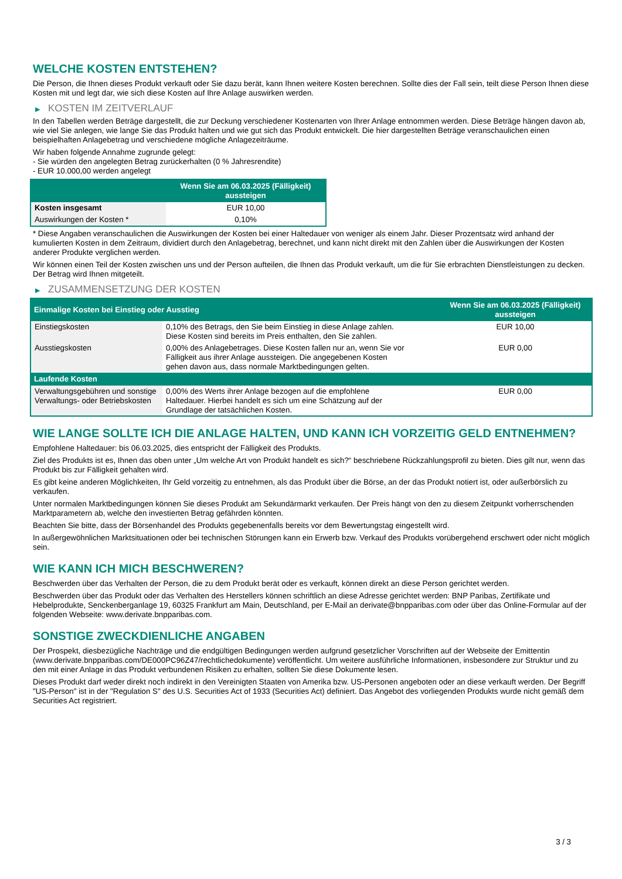WELCHE KOSTEN ENTSTEHEN?
Die Person, die Ihnen dieses Produkt verkauft oder Sie dazu berät, kann Ihnen weitere Kosten berechnen. Sollte dies der Fall sein, teilt diese Person Ihnen diese Kosten mit und legt dar, wie sich diese Kosten auf Ihre Anlage auswirken werden.
▶ KOSTEN IM ZEITVERLAUF
In den Tabellen werden Beträge dargestellt, die zur Deckung verschiedener Kostenarten von Ihrer Anlage entnommen werden. Diese Beträge hängen davon ab, wie viel Sie anlegen, wie lange Sie das Produkt halten und wie gut sich das Produkt entwickelt. Die hier dargestellten Beträge veranschaulichen einen beispielhaften Anlagebetrag und verschiedene mögliche Anlagezeiträume.
Wir haben folgende Annahme zugrunde gelegt:
- Sie würden den angelegten Betrag zurückerhalten (0 % Jahresrendite)
- EUR 10.000,00 werden angelegt
| | Wenn Sie am 06.03.2025 (Fälligkeit) aussteigen |
| --- | --- |
| Kosten insgesamt | EUR 10,00 |
| Auswirkungen der Kosten * | 0,10% |
* Diese Angaben veranschaulichen die Auswirkungen der Kosten bei einer Haltedauer von weniger als einem Jahr. Dieser Prozentsatz wird anhand der kumulierten Kosten in dem Zeitraum, dividiert durch den Anlagebetrag, berechnet, und kann nicht direkt mit den Zahlen über die Auswirkungen der Kosten anderer Produkte verglichen werden.
Wir können einen Teil der Kosten zwischen uns und der Person aufteilen, die Ihnen das Produkt verkauft, um die für Sie erbrachten Dienstleistungen zu decken. Der Betrag wird Ihnen mitgeteilt.
▶ ZUSAMMENSETZUNG DER KOSTEN
| Einmalige Kosten bei Einstieg oder Ausstieg | | Wenn Sie am 06.03.2025 (Fälligkeit) aussteigen |
| --- | --- | --- |
| Einstiegskosten | 0,10% des Betrags, den Sie beim Einstieg in diese Anlage zahlen. Diese Kosten sind bereits im Preis enthalten, den Sie zahlen. | EUR 10,00 |
| Ausstiegskosten | 0,00% des Anlagebetrages. Diese Kosten fallen nur an, wenn Sie vor Fälligkeit aus ihrer Anlage aussteigen. Die angegebenen Kosten gehen davon aus, dass normale Marktbedingungen gelten. | EUR 0,00 |
| Laufende Kosten | | |
| Verwaltungsgebühren und sonstige Verwaltungs- oder Betriebskosten | 0,00% des Werts ihrer Anlage bezogen auf die empfohlene Haltedauer. Hierbei handelt es sich um eine Schätzung auf der Grundlage der tatsächlichen Kosten. | EUR 0,00 |
WIE LANGE SOLLTE ICH DIE ANLAGE HALTEN, UND KANN ICH VORZEITIG GELD ENTNEHMEN?
Empfohlene Haltedauer: bis 06.03.2025, dies entspricht der Fälligkeit des Produkts.
Ziel des Produkts ist es, Ihnen das oben unter „Um welche Art von Produkt handelt es sich?“ beschriebene Rückzahlungsprofil zu bieten. Dies gilt nur, wenn das Produkt bis zur Fälligkeit gehalten wird.
Es gibt keine anderen Möglichkeiten, Ihr Geld vorzeitig zu entnehmen, als das Produkt über die Börse, an der das Produkt notiert ist, oder außerbörslich zu verkaufen.
Unter normalen Marktbedingungen können Sie dieses Produkt am Sekundärmarkt verkaufen. Der Preis hängt von den zu diesem Zeitpunkt vorherrschenden Marktparametern ab, welche den investierten Betrag gefährden könnten.
Beachten Sie bitte, dass der Börsenhandel des Produkts gegebenenfalls bereits vor dem Bewertungstag eingestellt wird.
In außergewöhnlichen Marktsituationen oder bei technischen Störungen kann ein Erwerb bzw. Verkauf des Produkts vorübergehend erschwert oder nicht möglich sein.
WIE KANN ICH MICH BESCHWEREN?
Beschwerden über das Verhalten der Person, die zu dem Produkt berät oder es verkauft, können direkt an diese Person gerichtet werden.
Beschwerden über das Produkt oder das Verhalten des Herstellers können schriftlich an diese Adresse gerichtet werden: BNP Paribas, Zertifikate und Hebelprodukte, Senckenberganlage 19, 60325 Frankfurt am Main, Deutschland, per E-Mail an derivate@bnpparibas.com oder über das Online-Formular auf der folgenden Webseite: www.derivate.bnpparibas.com.
SONSTIGE ZWECKDIENLICHE ANGABEN
Der Prospekt, diesbezügliche Nachträge und die endgültigen Bedingungen werden aufgrund gesetzlicher Vorschriften auf der Webseite der Emittentin (www.derivate.bnpparibas.com/DE000PC96Z47/rechtlichedokumente) veröffentlicht. Um weitere ausführliche Informationen, insbesondere zur Struktur und zu den mit einer Anlage in das Produkt verbundenen Risiken zu erhalten, sollten Sie diese Dokumente lesen.
Dieses Produkt darf weder direkt noch indirekt in den Vereinigten Staaten von Amerika bzw. US-Personen angeboten oder an diese verkauft werden. Der Begriff "US-Person" ist in der "Regulation S" des U.S. Securities Act of 1933 (Securities Act) definiert. Das Angebot des vorliegenden Produkts wurde nicht gemäß dem Securities Act registriert.
3 / 3